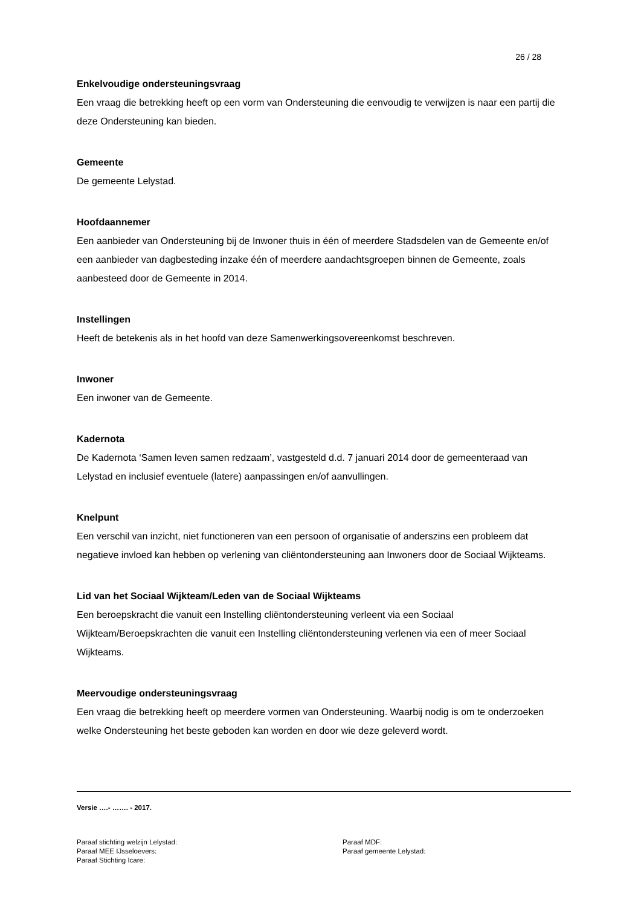26 / 28
Enkelvoudige ondersteuningsvraag
Een vraag die betrekking heeft op een vorm van Ondersteuning die eenvoudig te verwijzen is naar een partij die deze Ondersteuning kan bieden.
Gemeente
De gemeente Lelystad.
Hoofdaannemer
Een aanbieder van Ondersteuning bij de Inwoner thuis in één of meerdere Stadsdelen van de Gemeente en/of een aanbieder van dagbesteding inzake één of meerdere aandachtsgroepen binnen de Gemeente, zoals aanbesteed door de Gemeente in 2014.
Instellingen
Heeft de betekenis als in het hoofd van deze Samenwerkingsovereenkomst beschreven.
Inwoner
Een inwoner van de Gemeente.
Kadernota
De Kadernota ‘Samen leven samen redzaam’, vastgesteld d.d. 7 januari 2014 door de gemeenteraad van Lelystad en inclusief eventuele (latere) aanpassingen en/of aanvullingen.
Knelpunt
Een verschil van inzicht, niet functioneren van een persoon of organisatie of anderszins een probleem dat negatieve invloed kan hebben op verlening van cliëntondersteuning aan Inwoners door de Sociaal Wijkteams.
Lid van het Sociaal Wijkteam/Leden van de Sociaal Wijkteams
Een beroepskracht die vanuit een Instelling cliëntondersteuning verleent via een Sociaal Wijkteam/Beroepskrachten die vanuit een Instelling cliëntondersteuning verlenen via een of meer Sociaal Wijkteams.
Meervoudige ondersteuningsvraag
Een vraag die betrekking heeft op meerdere vormen van Ondersteuning. Waarbij nodig is om te onderzoeken welke Ondersteuning het beste geboden kan worden en door wie deze geleverd wordt.
Versie ….- ……. - 2017.
Paraaf stichting welzijn Lelystad: Paraaf MDF:
Paraaf MEE IJsseloevers: Paraaf gemeente Lelystad:
Paraaf Stichting Icare: